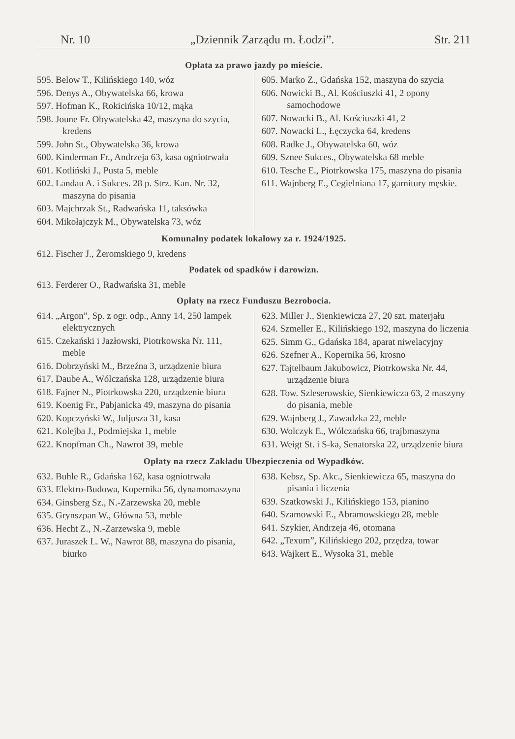Nr. 10 „Dziennik Zarządu m. Łodzi”. Str. 211
Opłata za prawo jazdy po mieście.
595. Below T., Kilińskiego 140, wóz
596. Denys A., Obywatelska 66, krowa
597. Hofman K., Rokicińska 10/12, mąka
598. Joune Fr. Obywatelska 42, maszyna do szycia, kredens
599. John St., Obywatelska 36, krowa
600. Kinderman Fr., Andrzeja 63, kasa ogniotrwała
601. Kotliński J., Pusta 5, meble
602. Landau A. i Sukces. 28 p. Strz. Kan. Nr. 32, maszyna do pisania
603. Majchrzak St., Radwańska 11, taksówka
604. Mikołajczyk M., Obywatelska 73, wóz
605. Marko Z., Gdańska 152, maszyna do szycia
606. Nowicki B., Al. Kościuszki 41, 2 opony samochodowe
607. Nowacki B., Al. Kościuszki 41, 2
607. Nowacki L., Łęczycka 64, kredens
608. Radke J., Obywatelska 60, wóz
609. Sznee Sukces., Obywatelska 68 meble
610. Tesche E., Piotrkowska 175, maszyna do pisania
611. Wajnberg E., Cegielniana 17, garnitury męskie.
Komunalny podatek lokalowy za r. 1924/1925.
612. Fischer J., Żeromskiego 9, kredens
Podatek od spadków i darowizn.
613. Ferderer O., Radwańska 31, meble
Opłaty na rzecz Funduszu Bezrobocia.
614. „Argon”, Sp. z ogr. odp., Anny 14, 250 lampek elektrycznych
615. Czekański i Jazłowski, Piotrkowska Nr. 111, meble
616. Dobrzyński M., Brzeźna 3, urządzenie biura
617. Daube A., Wólczańska 128, urządzenie biura
618. Fajner N., Piotrkowska 220, urządzenie biura
619. Koenig Fr., Pabjanicka 49, maszyna do pisania
620. Kopczyński W., Juljusza 31, kasa
621. Kolejba J., Podmiejska 1, meble
622. Knopfman Ch., Nawrot 39, meble
623. Miller J., Sienkiewicza 27, 20 szt. materjału
624. Szmeller E., Kilińskiego 192, maszyna do liczenia
625. Simm G., Gdańska 184, aparat niwelacyjny
626. Szefner A., Kopernika 56, krosno
627. Tajtelbaum Jakubowicz, Piotrkowska Nr. 44, urządzenie biura
628. Tow. Szleserowskie, Sienkiewicza 63, 2 maszyny do pisania, meble
629. Wajnberg J., Zawadzka 22, meble
630. Wolczyk E., Wólczańska 66, trajbmaszyna
631. Weigt St. i S-ka, Senatorska 22, urządzenie biura
Opłaty na rzecz Zakładu Ubezpieczenia od Wypadków.
632. Buhle R., Gdańska 162, kasa ogniotrwała
633. Elektro-Budowa, Kopernika 56, dynamomaszyna
634. Ginsberg Sz., N.-Zarzewska 20, meble
635. Grynszpan W., Główna 53, meble
636. Hecht Z., N.-Zarzewska 9, meble
637. Juraszek L. W., Nawrot 88, maszyna do pisania, biurko
638. Kebsz, Sp. Akc., Sienkiewicza 65, maszyna do pisania i liczenia
639. Szatkowski J., Kilińskiego 153, pianino
640. Szamowski E., Abramowskiego 28, meble
641. Szykier, Andrzeja 46, otomana
642. „Texum”, Kilińskiego 202, przędza, towar
643. Wajkert E., Wysoka 31, meble